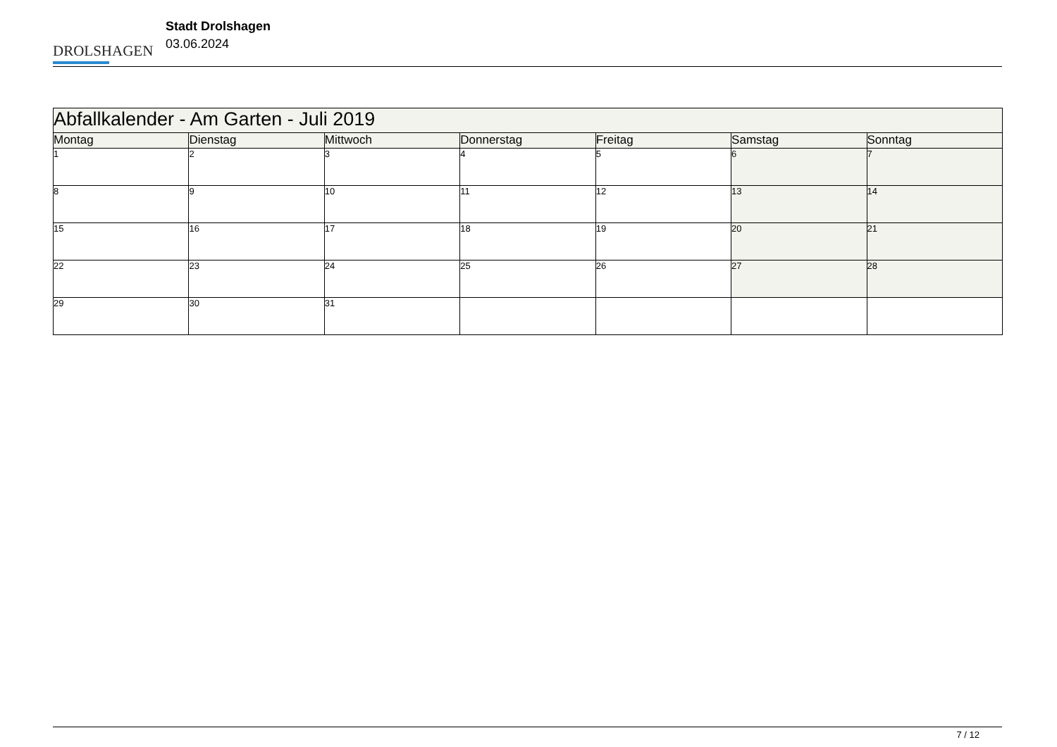DROLSHAGEN
Stadt Drolshagen
03.06.2024
| Abfallkalender - Am Garten - Juli 2019 | | | | | | |
| --- | --- | --- | --- | --- | --- | --- |
| Montag | Dienstag | Mittwoch | Donnerstag | Freitag | Samstag | Sonntag |
| 1 | 2 | 3 | 4 | 5 | 6 | 7 |
| 8 | 9 | 10 | 11 | 12 | 13 | 14 |
| 15 | 16 | 17 | 18 | 19 | 20 | 21 |
| 22 | 23 | 24 | 25 | 26 | 27 | 28 |
| 29 | 30 | 31 | | | | |
7 / 12